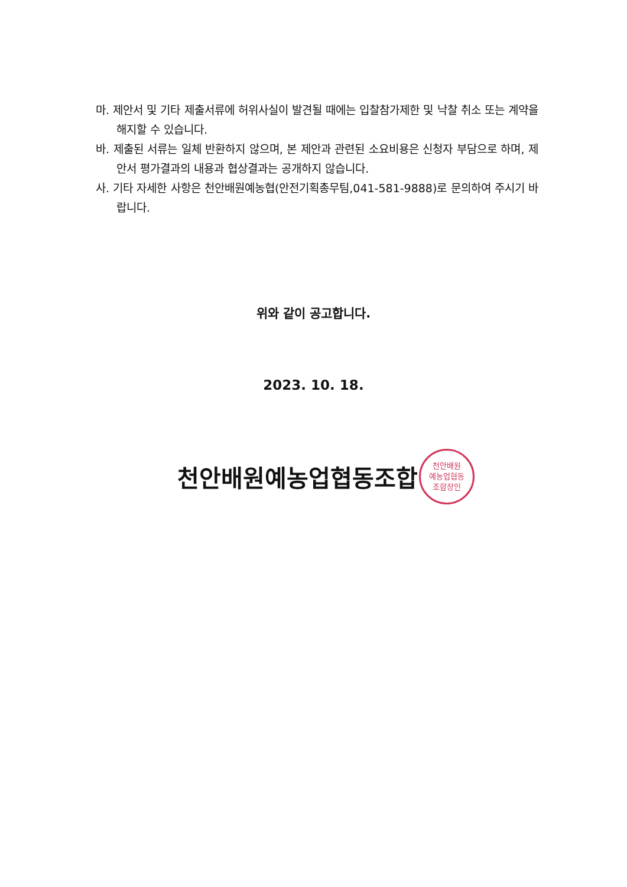마. 제안서 및 기타 제출서류에 허위사실이 발견될 때에는 입찰참가제한 및 낙찰 취소 또는 계약을 해지할 수 있습니다.
바. 제출된 서류는 일체 반환하지 않으며, 본 제안과 관련된 소요비용은 신청자 부담으로 하며, 제안서 평가결과의 내용과 협상결과는 공개하지 않습니다.
사. 기타 자세한 사항은 천안배원예농협(안전기획총무팀,041-581-9888)로 문의하여 주시기 바랍니다.
위와 같이 공고합니다.
2023. 10. 18.
천안배원예농업협동조합
천안배원
예농업협동
조합장인